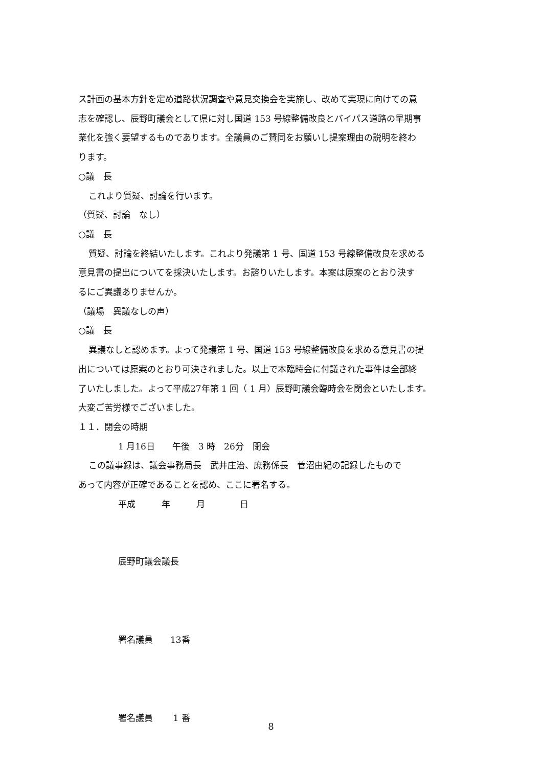ス計画の基本方針を定め道路状況調査や意見交換会を実施し、改めて実現に向けての意
志を確認し、辰野町議会として県に対し国道 153 号線整備改良とバイパス道路の早期事
業化を強く要望するものであります。全議員のご賛同をお願いし提案理由の説明を終わ
ります。
○議　長
これより質疑、討論を行います。
（質疑、討論　なし）
○議　長
質疑、討論を終結いたします。これより発議第 1 号、国道 153 号線整備改良を求める
意見書の提出についてを採決いたします。お諮りいたします。本案は原案のとおり決す
るにご異議ありませんか。
（議場　異議なしの声）
○議　長
異議なしと認めます。よって発議第 1 号、国道 153 号線整備改良を求める意見書の提
出については原案のとおり可決されました。以上で本臨時会に付議された事件は全部終
了いたしました。よって平成27年第 1 回（ 1 月）辰野町議会臨時会を閉会といたします。
大変ご苦労様でございました。
１１．閉会の時期
1 月16日　　午後　3 時　26分　閉会
この議事録は、議会事務局長　武井庄治、庶務係長　菅沼由紀の記録したもので
あって内容が正確であることを認め、ここに署名する。
平成　　　年　　　月　　　　日
辰野町議会議長
署名議員　　13番
署名議員　　 1 番
8